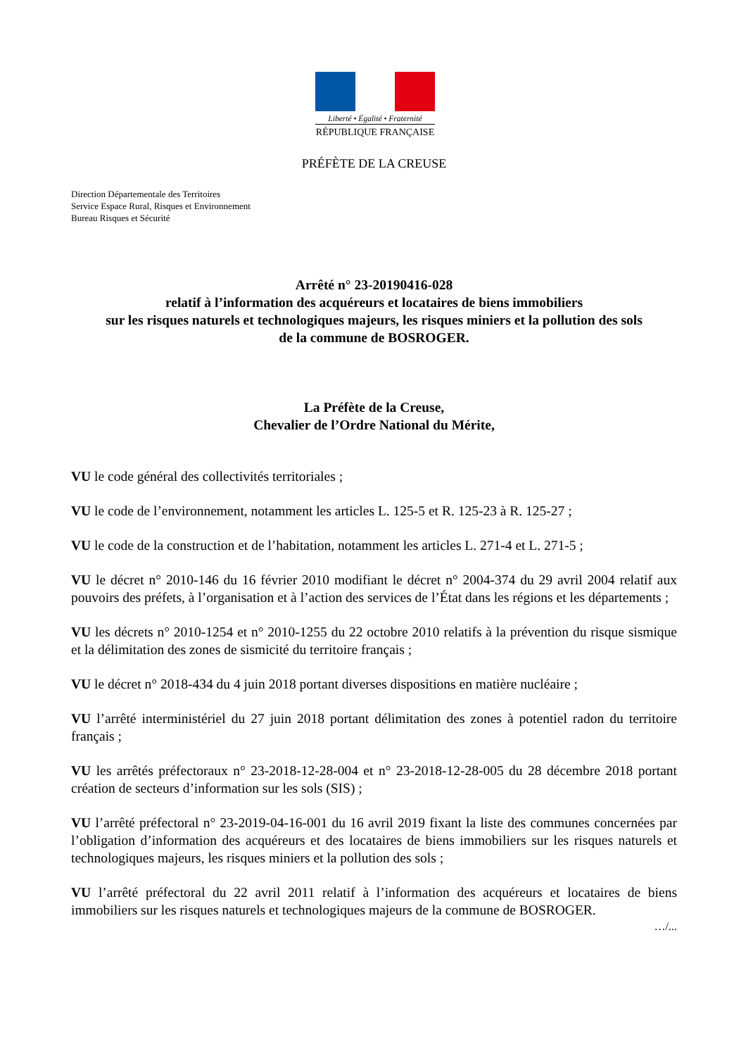Liberté • Égalité • Fraternité
RÉPUBLIQUE FRANÇAISE
PRÉFÈTE DE LA CREUSE
Direction Départementale des Territoires
Service Espace Rural, Risques et Environnement
Bureau Risques et Sécurité
Arrêté n° 23-20190416-028
relatif à l’information des acquéreurs et locataires de biens immobiliers
sur les risques naturels et technologiques majeurs, les risques miniers et la pollution des sols
de la commune de BOSROGER.
La Préfète de la Creuse,
Chevalier de l’Ordre National du Mérite,
VU le code général des collectivités territoriales ;
VU le code de l’environnement, notamment les articles L. 125-5 et R. 125-23 à R. 125-27 ;
VU le code de la construction et de l’habitation, notamment les articles L. 271-4 et L. 271-5 ;
VU le décret n° 2010-146 du 16 février 2010 modifiant le décret n° 2004-374 du 29 avril 2004 relatif aux pouvoirs des préfets, à l’organisation et à l’action des services de l’État dans les régions et les départements ;
VU les décrets n° 2010-1254 et n° 2010-1255 du 22 octobre 2010 relatifs à la prévention du risque sismique et la délimitation des zones de sismicité du territoire français ;
VU le décret n° 2018-434 du 4 juin 2018 portant diverses dispositions en matière nucléaire ;
VU l’arrêté interministériel du 27 juin 2018 portant délimitation des zones à potentiel radon du territoire français ;
VU les arrêtés préfectoraux n° 23-2018-12-28-004 et n° 23-2018-12-28-005 du 28 décembre 2018 portant création de secteurs d’information sur les sols (SIS) ;
VU l’arrêté préfectoral n° 23-2019-04-16-001 du 16 avril 2019 fixant la liste des communes concernées par l’obligation d’information des acquéreurs et des locataires de biens immobiliers sur les risques naturels et technologiques majeurs, les risques miniers et la pollution des sols ;
VU l’arrêté préfectoral du 22 avril 2011 relatif à l’information des acquéreurs et locataires de biens immobiliers sur les risques naturels et technologiques majeurs de la commune de BOSROGER.
…/...